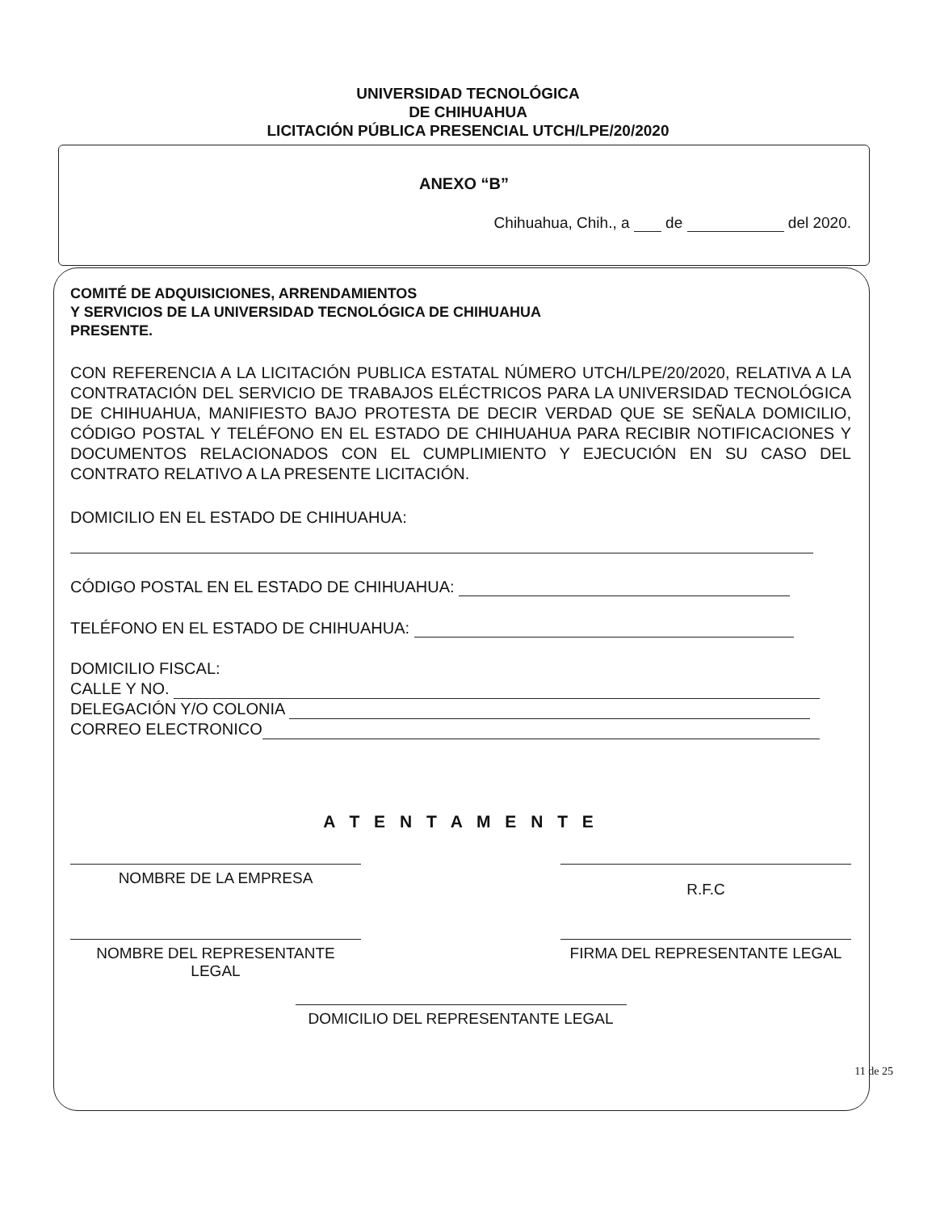UNIVERSIDAD TECNOLÓGICA
DE CHIHUAHUA
LICITACIÓN PÚBLICA PRESENCIAL UTCH/LPE/20/2020
ANEXO “B”
Chihuahua, Chih., a de del 2020.
COMITÉ DE ADQUISICIONES, ARRENDAMIENTOS
Y SERVICIOS DE LA UNIVERSIDAD TECNOLÓGICA DE CHIHUAHUA
PRESENTE.
CON REFERENCIA A LA LICITACIÓN PUBLICA ESTATAL NÚMERO UTCH/LPE/20/2020, RELATIVA A LA CONTRATACIÓN DEL SERVICIO DE TRABAJOS ELÉCTRICOS PARA LA UNIVERSIDAD TECNOLÓGICA DE CHIHUAHUA, MANIFIESTO BAJO PROTESTA DE DECIR VERDAD QUE SE SEÑALA DOMICILIO, CÓDIGO POSTAL Y TELÉFONO EN EL ESTADO DE CHIHUAHUA PARA RECIBIR NOTIFICACIONES Y DOCUMENTOS RELACIONADOS CON EL CUMPLIMIENTO Y EJECUCIÓN EN SU CASO DEL CONTRATO RELATIVO A LA PRESENTE LICITACIÓN.
DOMICILIO EN EL ESTADO DE CHIHUAHUA:
CÓDIGO POSTAL EN EL ESTADO DE CHIHUAHUA:
TELÉFONO EN EL ESTADO DE CHIHUAHUA:
DOMICILIO FISCAL:
CALLE Y NO.
DELEGACIÓN Y/O COLONIA
CORREO ELECTRONICO
A T E N T A M E N T E
NOMBRE DE LA EMPRESA
R.F.C
NOMBRE DEL REPRESENTANTE
LEGAL
FIRMA DEL REPRESENTANTE LEGAL
DOMICILIO DEL REPRESENTANTE LEGAL
11 de 25